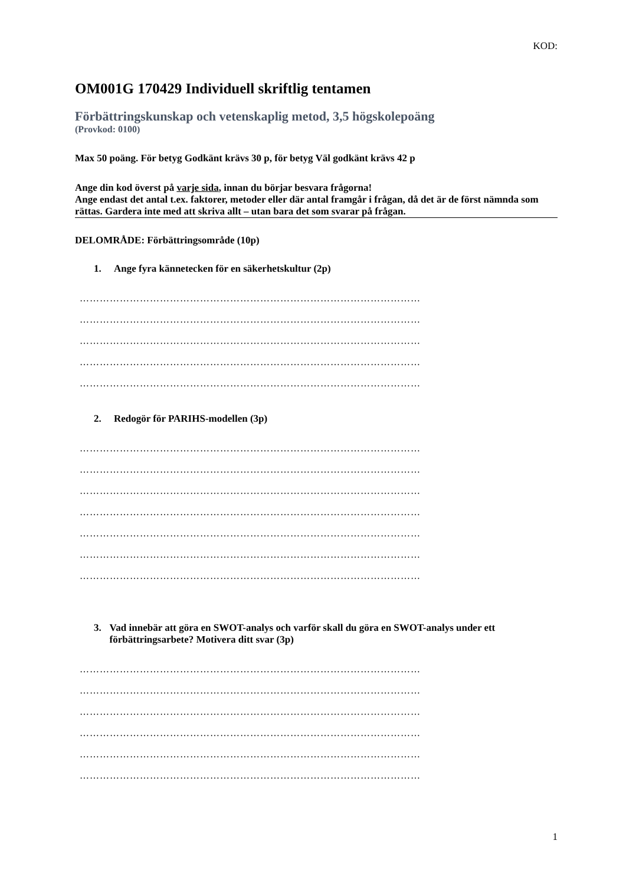KOD:
OM001G 170429 Individuell skriftlig tentamen
Förbättringskunskap och vetenskaplig metod, 3,5 högskolepoäng
(Provkod: 0100)
Max 50 poäng. För betyg Godkänt krävs 30 p, för betyg Väl godkänt krävs 42 p
Ange din kod överst på varje sida, innan du börjar besvara frågorna!
Ange endast det antal t.ex. faktorer, metoder eller där antal framgår i frågan, då det är de först nämnda som rättas. Gardera inte med att skriva allt – utan bara det som svarar på frågan.
DELOMRÅDE: Förbättringsområde (10p)
1. Ange fyra kännetecken för en säkerhetskultur (2p)
…………………………………………………………………………………………
…………………………………………………………………………………………
…………………………………………………………………………………………
…………………………………………………………………………………………
…………………………………………………………………………………………
2. Redogör för PARIHS-modellen (3p)
…………………………………………………………………………………………
…………………………………………………………………………………………
…………………………………………………………………………………………
…………………………………………………………………………………………
…………………………………………………………………………………………
…………………………………………………………………………………………
…………………………………………………………………………………………
3. Vad innebär att göra en SWOT-analys och varför skall du göra en SWOT-analys under ett förbättringsarbete? Motivera ditt svar (3p)
…………………………………………………………………………………………
…………………………………………………………………………………………
…………………………………………………………………………………………
…………………………………………………………………………………………
…………………………………………………………………………………………
…………………………………………………………………………………………
1